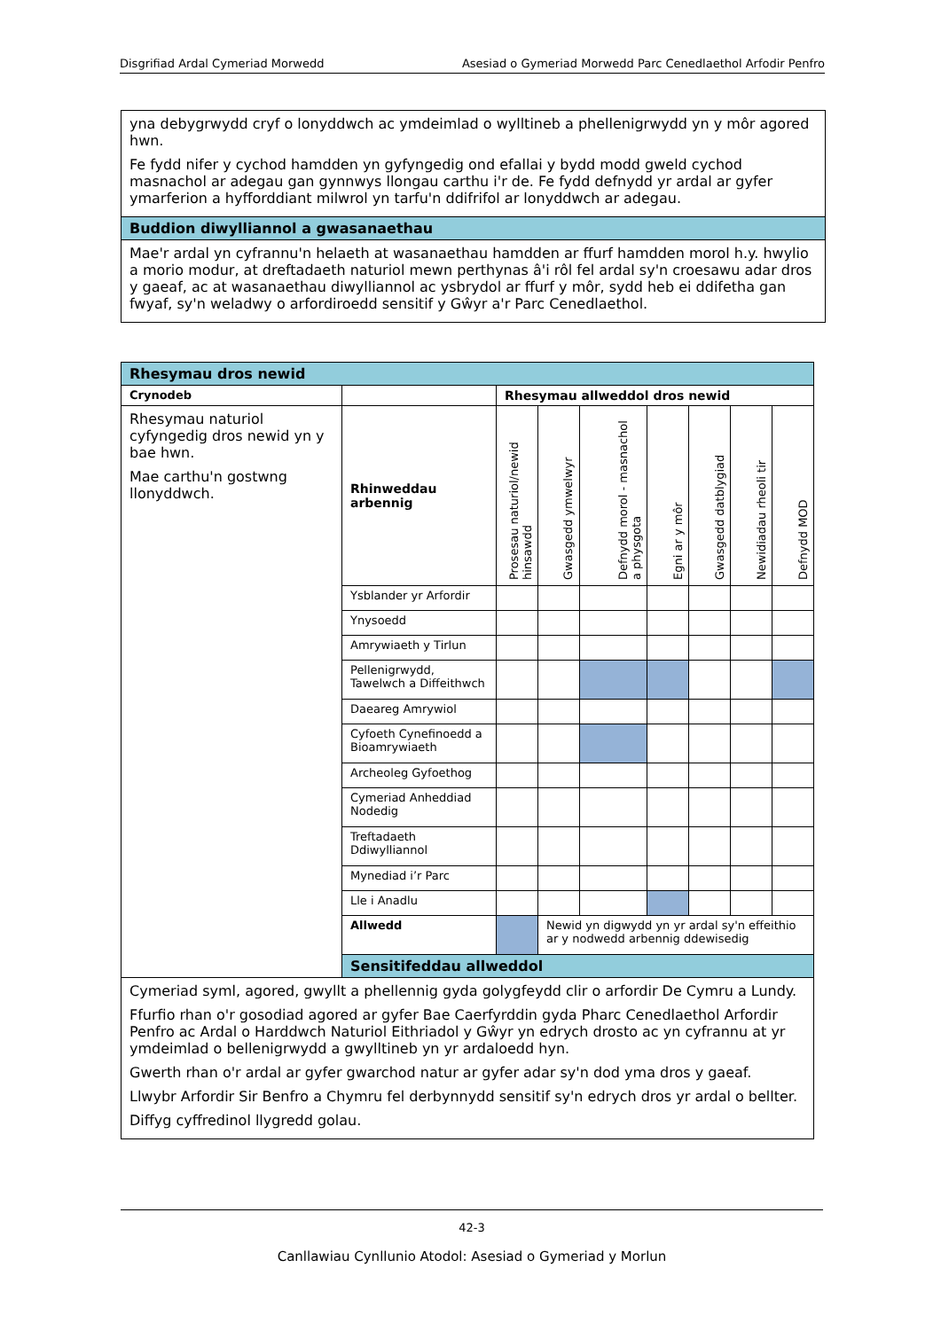Disgrifiad Ardal Cymeriad Morwedd Asesiad o Gymeriad Morwedd Parc Cenedlaethol Arfodir Penfro
| yna debygrwydd cryf o lonyddwch ac ymdeimlad o wylltineb a phellenigrwydd yn y môr agored hwn. Fe fydd nifer y cychod hamdden yn gyfyngedig ond efallai y bydd modd gweld cychod masnachol ar adegau gan gynnwys llongau carthu i'r de. Fe fydd defnydd yr ardal ar gyfer ymarferion a hyfforddiant milwrol yn tarfu'n ddifrifol ar lonyddwch ar adegau. |
| Buddion diwylliannol a gwasanaethau |
| Mae'r ardal yn cyfrannu'n helaeth at wasanaethau hamdden ar ffurf hamdden morol h.y. hwylio a morio modur, at dreftadaeth naturiol mewn perthynas â'i rôl fel ardal sy'n croesawu adar dros y gaeaf, ac at wasanaethau diwylliannol ac ysbrydol ar ffurf y môr, sydd heb ei ddifetha gan fwyaf, sy'n weladwy o arfordiroedd sensitif y Gŵyr a'r Parc Cenedlaethol. |
| Rhesymau dros newid | | | | | | | | |
| Crynodeb | | Rhesymau allweddol dros newid | | | | | | |
| Rhesymau naturiol cyfyngedig dros newid yn y bae hwn. Mae carthu'n gostwng llonyddwch. | Rhinweddau arbennig | Prosesau naturiol/newid hinsawdd | Gwasgedd ymwelwyr | Defnydd morol - masnachol a physgota | Egni ar y môr | Gwasgedd datblygiad | Newidiadau rheoli tir | Defnydd MOD |
| | Ysblander yr Arfordir | | | | | | | |
| | Ynysoedd | | | | | | | |
| | Amrywiaeth y Tirlun | | | | | | | |
| | Pellenigrwydd, Tawelwch a Diffeithwch | | | | | | | |
| | Daeareg Amrywiol | | | | | | | |
| | Cyfoeth Cynefinoedd a Bioamrywiaeth | | | | | | | |
| | Archeoleg Gyfoethog | | | | | | | |
| | Cymeriad Anheddiad Nodedig | | | | | | | |
| | Treftadaeth Ddiwylliannol | | | | | | | |
| | Mynediad i’r Parc | | | | | | | |
| | Lle i Anadlu | | | | | | | |
| | Allwedd | | Newid yn digwydd yn yr ardal sy'n effeithio ar y nodwedd arbennig ddewisedig | | | | | |
| | Sensitifeddau allweddol | | | | | | | |
| Cymeriad syml, agored, gwyllt a phellennig gyda golygfeydd clir o arfordir De Cymru a Lundy. Ffurfio rhan o'r gosodiad agored ar gyfer Bae Caerfyrddin gyda Pharc Cenedlaethol Arfordir Penfro ac Ardal o Harddwch Naturiol Eithriadol y Gŵyr yn edrych drosto ac yn cyfrannu at yr ymdeimlad o bellenigrwydd a gwylltineb yn yr ardaloedd hyn. Gwerth rhan o'r ardal ar gyfer gwarchod natur ar gyfer adar sy'n dod yma dros y gaeaf. Llwybr Arfordir Sir Benfro a Chymru fel derbynnydd sensitif sy'n edrych dros yr ardal o bellter. Diffyg cyffredinol llygredd golau. | | | | | | | | |
42-3
Canllawiau Cynllunio Atodol: Asesiad o Gymeriad y Morlun